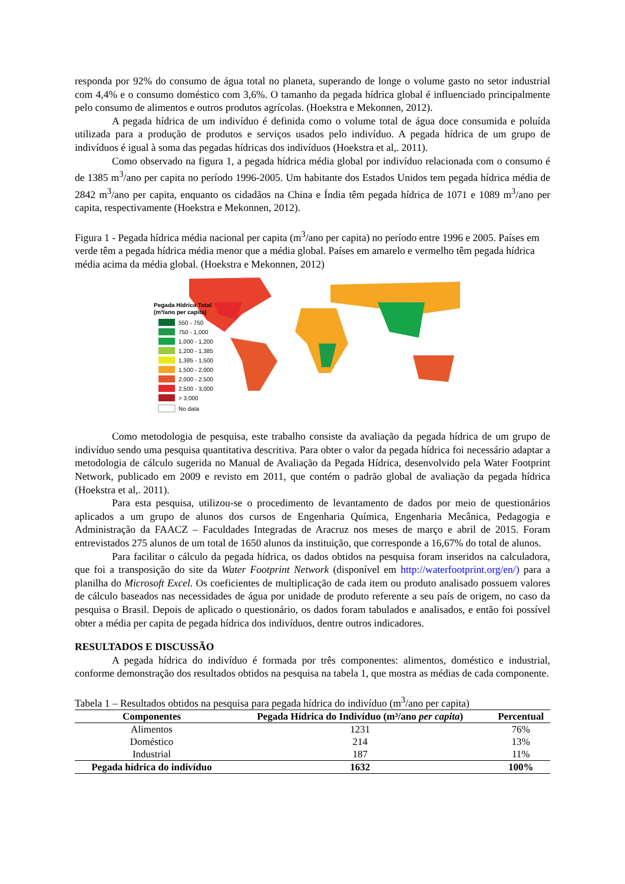responda por 92% do consumo de água total no planeta, superando de longe o volume gasto no setor industrial com 4,4% e o consumo doméstico com 3,6%. O tamanho da pegada hídrica global é influenciado principalmente pelo consumo de alimentos e outros produtos agrícolas. (Hoekstra e Mekonnen, 2012).
A pegada hídrica de um indivíduo é definida como o volume total de água doce consumida e poluída utilizada para a produção de produtos e serviços usados pelo indivíduo. A pegada hídrica de um grupo de indivíduos é igual à soma das pegadas hídricas dos indivíduos (Hoekstra et al,. 2011).
Como observado na figura 1, a pegada hídrica média global por indivíduo relacionada com o consumo é de 1385 m<sup>3</sup>/ano per capita no período 1996-2005. Um habitante dos Estados Unidos tem pegada hídrica média de 2842 m<sup>3</sup>/ano per capita, enquanto os cidadãos na China e Índia têm pegada hídrica de 1071 e 1089 m<sup>3</sup>/ano per capita, respectivamente (Hoekstra e Mekonnen, 2012).
Figura 1 - Pegada hídrica média nacional per capita (m<sup>3</sup>/ano per capita) no período entre 1996 e 2005. Países em verde têm a pegada hídrica média menor que a média global. Países em amarelo e vermelho têm pegada hídrica média acima da média global. (Hoekstra e Mekonnen, 2012)
Pegada Hídrica Total
(m³/ano per capita)
550 - 750
750 - 1,000
1,000 - 1,200
1,200 - 1,385
1,385 - 1,500
1,500 - 2,000
2,000 - 2,500
2,500 - 3,000
> 3,000
No data
Como metodologia de pesquisa, este trabalho consiste da avaliação da pegada hídrica de um grupo de indivíduo sendo uma pesquisa quantitativa descritiva. Para obter o valor da pegada hídrica foi necessário adaptar a metodologia de cálculo sugerida no Manual de Avaliação da Pegada Hídrica, desenvolvido pela Water Footprint Network, publicado em 2009 e revisto em 2011, que contém o padrão global de avaliação da pegada hídrica (Hoekstra et al,. 2011).
Para esta pesquisa, utilizou-se o procedimento de levantamento de dados por meio de questionários aplicados a um grupo de alunos dos cursos de Engenharia Química, Engenharia Mecânica, Pedagogia e Administração da FAACZ – Faculdades Integradas de Aracruz nos meses de março e abril de 2015. Foram entrevistados 275 alunos de um total de 1650 alunos da instituição, que corresponde a 16,67% do total de alunos.
Para facilitar o cálculo da pegada hídrica, os dados obtidos na pesquisa foram inseridos na calculadora, que foi a transposição do site da Water Footprint Network (disponível em http://waterfootprint.org/en/) para a planilha do Microsoft Excel. Os coeficientes de multiplicação de cada item ou produto analisado possuem valores de cálculo baseados nas necessidades de água por unidade de produto referente a seu país de origem, no caso da pesquisa o Brasil. Depois de aplicado o questionário, os dados foram tabulados e analisados, e então foi possível obter a média per capita de pegada hídrica dos indivíduos, dentre outros indicadores.
RESULTADOS E DISCUSSÃO
A pegada hídrica do indivíduo é formada por três componentes: alimentos, doméstico e industrial, conforme demonstração dos resultados obtidos na pesquisa na tabela 1, que mostra as médias de cada componente.
Tabela 1 – Resultados obtidos na pesquisa para pegada hídrica do indivíduo (m<sup>3</sup>/ano per capita)
| Componentes | Pegada Hídrica do Indivíduo (m³/ano per capita ) | Percentual |
| --- | --- | --- |
| Alimentos | 1231 | 76% |
| Doméstico | 214 | 13% |
| Industrial | 187 | 11% |
| Pegada hídrica do indivíduo | 1632 | 100% |